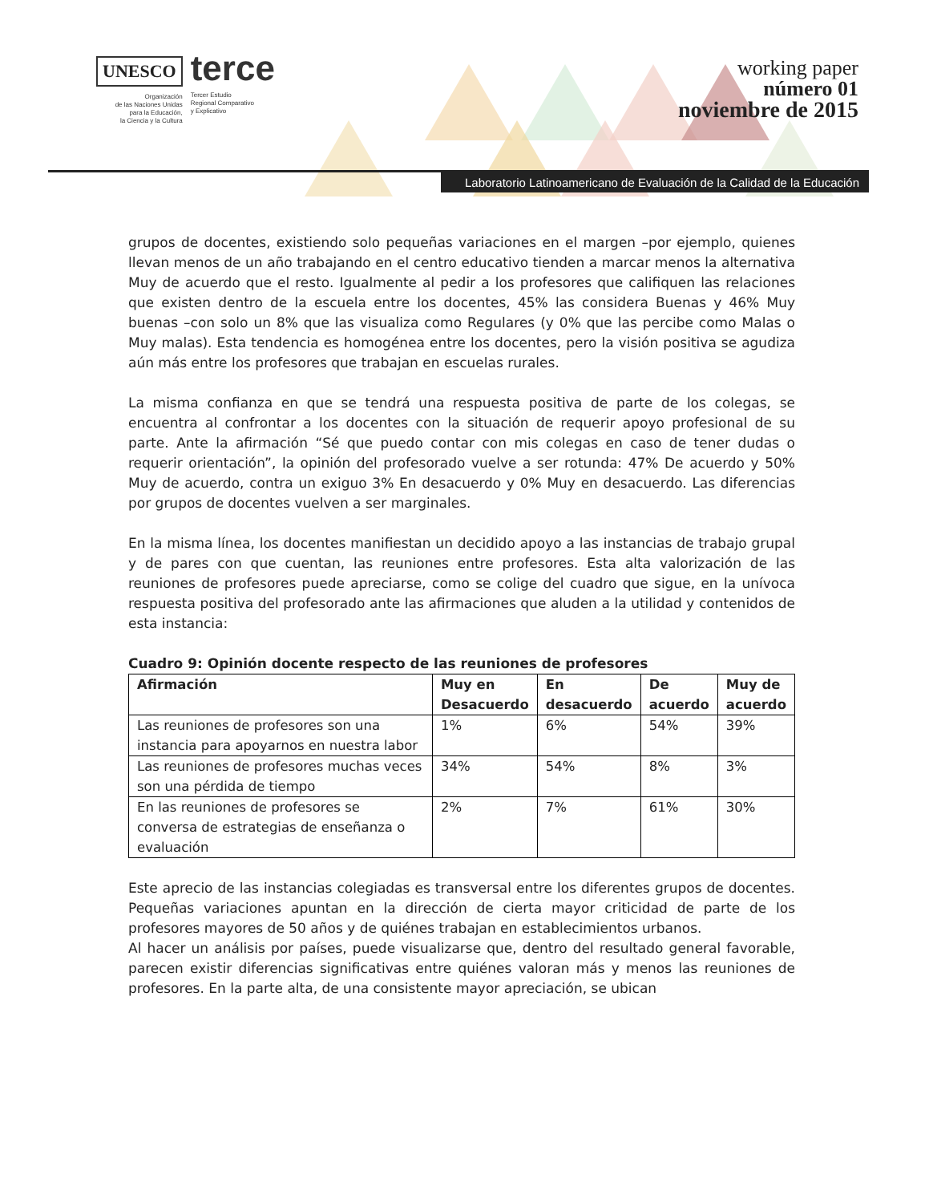UNESCO
Organización
de las Naciones Unidas
para la Educación,
la Ciencia y la Cultura
terce
Tercer Estudio
Regional Comparativo
y Explicativo
working paper
número 01
noviembre de 2015
Laboratorio Latinoamericano de Evaluación de la Calidad de la Educación
grupos de docentes, existiendo solo pequeñas variaciones en el margen –por ejemplo, quienes llevan menos de un año trabajando en el centro educativo tienden a marcar menos la alternativa Muy de acuerdo que el resto. Igualmente al pedir a los profesores que califiquen las relaciones que existen dentro de la escuela entre los docentes, 45% las considera Buenas y 46% Muy buenas –con solo un 8% que las visualiza como Regulares (y 0% que las percibe como Malas o Muy malas). Esta tendencia es homogénea entre los docentes, pero la visión positiva se agudiza aún más entre los profesores que trabajan en escuelas rurales.
La misma confianza en que se tendrá una respuesta positiva de parte de los colegas, se encuentra al confrontar a los docentes con la situación de requerir apoyo profesional de su parte. Ante la afirmación “Sé que puedo contar con mis colegas en caso de tener dudas o requerir orientación”, la opinión del profesorado vuelve a ser rotunda: 47% De acuerdo y 50% Muy de acuerdo, contra un exiguo 3% En desacuerdo y 0% Muy en desacuerdo. Las diferencias por grupos de docentes vuelven a ser marginales.
En la misma línea, los docentes manifiestan un decidido apoyo a las instancias de trabajo grupal y de pares con que cuentan, las reuniones entre profesores. Esta alta valorización de las reuniones de profesores puede apreciarse, como se colige del cuadro que sigue, en la unívoca respuesta positiva del profesorado ante las afirmaciones que aluden a la utilidad y contenidos de esta instancia:
Cuadro 9: Opinión docente respecto de las reuniones de profesores
| Afirmación | Muy en Desacuerdo | En desacuerdo | De acuerdo | Muy de acuerdo |
| --- | --- | --- | --- | --- |
| Las reuniones de profesores son una instancia para apoyarnos en nuestra labor | 1% | 6% | 54% | 39% |
| Las reuniones de profesores muchas veces son una pérdida de tiempo | 34% | 54% | 8% | 3% |
| En las reuniones de profesores se conversa de estrategias de enseñanza o evaluación | 2% | 7% | 61% | 30% |
Este aprecio de las instancias colegiadas es transversal entre los diferentes grupos de docentes. Pequeñas variaciones apuntan en la dirección de cierta mayor criticidad de parte de los profesores mayores de 50 años y de quiénes trabajan en establecimientos urbanos.
Al hacer un análisis por países, puede visualizarse que, dentro del resultado general favorable, parecen existir diferencias significativas entre quiénes valoran más y menos las reuniones de profesores. En la parte alta, de una consistente mayor apreciación, se ubican